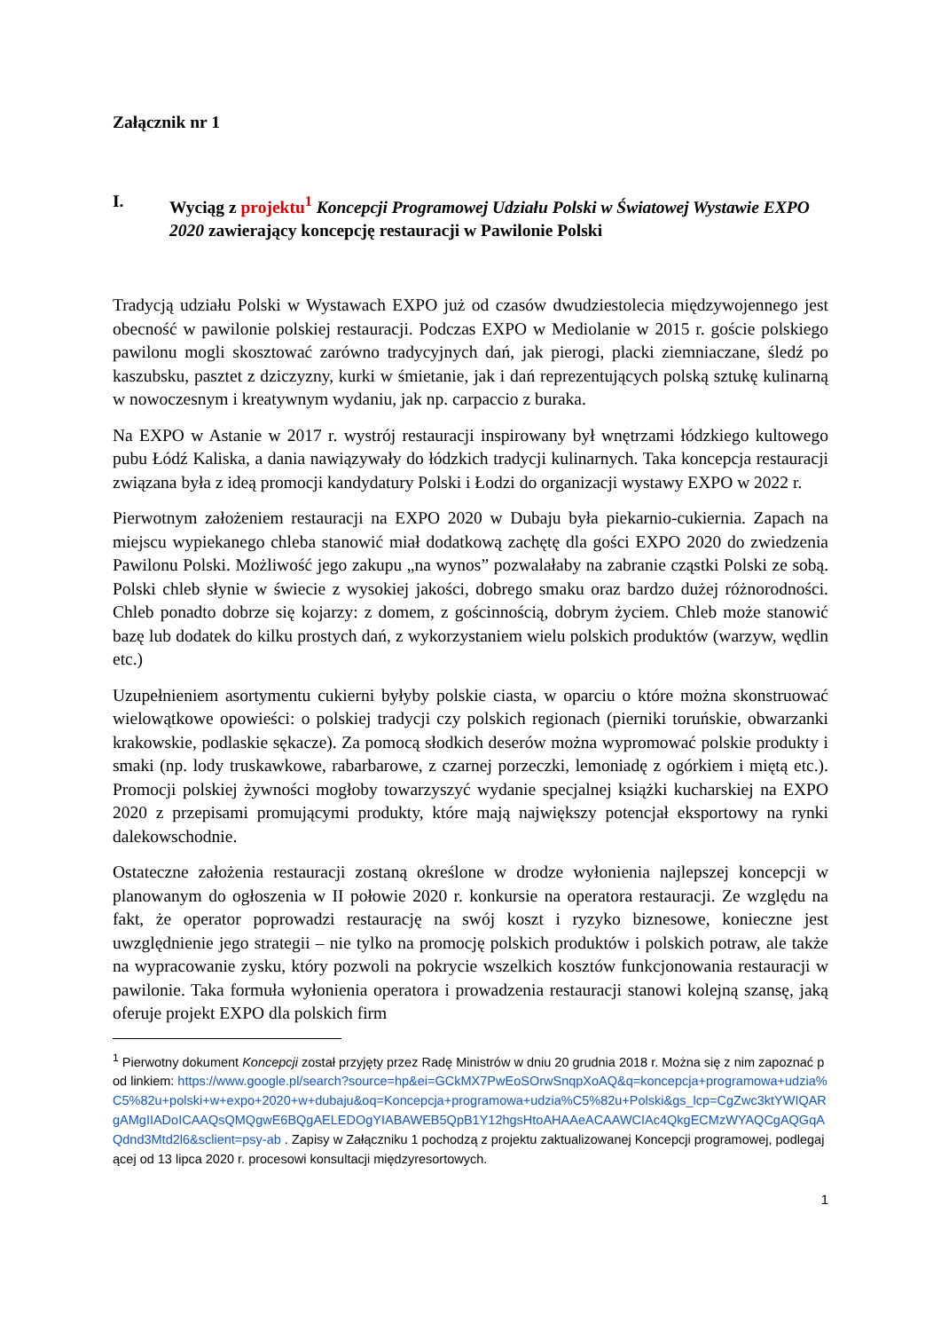Załącznik nr 1
I. Wyciąg z projektu<sup>1</sup> Koncepcji Programowej Udziału Polski w Światowej Wystawie EXPO 2020 zawierający koncepcję restauracji w Pawilonie Polski
Tradycją udziału Polski w Wystawach EXPO już od czasów dwudziestolecia międzywojennego jest obecność w pawilonie polskiej restauracji. Podczas EXPO w Mediolanie w 2015 r. goście polskiego pawilonu mogli skosztować zarówno tradycyjnych dań, jak pierogi, placki ziemniaczane, śledź po kaszubsku, pasztet z dziczyzny, kurki w śmietanie, jak i dań reprezentujących polską sztukę kulinarną w nowoczesnym i kreatywnym wydaniu, jak np. carpaccio z buraka.
Na EXPO w Astanie w 2017 r. wystrój restauracji inspirowany był wnętrzami łódzkiego kultowego pubu Łódź Kaliska, a dania nawiązywały do łódzkich tradycji kulinarnych. Taka koncepcja restauracji związana była z ideą promocji kandydatury Polski i Łodzi do organizacji wystawy EXPO w 2022 r.
Pierwotnym założeniem restauracji na EXPO 2020 w Dubaju była piekarnio-cukiernia. Zapach na miejscu wypiekanego chleba stanowić miał dodatkową zachętę dla gości EXPO 2020 do zwiedzenia Pawilonu Polski. Możliwość jego zakupu „na wynos” pozwalałaby na zabranie cząstki Polski ze sobą. Polski chleb słynie w świecie z wysokiej jakości, dobrego smaku oraz bardzo dużej różnorodności. Chleb ponadto dobrze się kojarzy: z domem, z gościnnością, dobrym życiem. Chleb może stanowić bazę lub dodatek do kilku prostych dań, z wykorzystaniem wielu polskich produktów (warzyw, wędlin etc.)
Uzupełnieniem asortymentu cukierni byłyby polskie ciasta, w oparciu o które można skonstruować wielowątkowe opowieści: o polskiej tradycji czy polskich regionach (pierniki toruńskie, obwarzanki krakowskie, podlaskie sękacze). Za pomocą słodkich deserów można wypromować polskie produkty i smaki (np. lody truskawkowe, rabarbarowe, z czarnej porzeczki, lemoniadę z ogórkiem i miętą etc.). Promocji polskiej żywności mogłoby towarzyszyć wydanie specjalnej książki kucharskiej na EXPO 2020 z przepisami promującymi produkty, które mają największy potencjał eksportowy na rynki dalekowschodnie.
Ostateczne założenia restauracji zostaną określone w drodze wyłonienia najlepszej koncepcji w planowanym do ogłoszenia w II połowie 2020 r. konkursie na operatora restauracji. Ze względu na fakt, że operator poprowadzi restaurację na swój koszt i ryzyko biznesowe, konieczne jest uwzględnienie jego strategii – nie tylko na promocję polskich produktów i polskich potraw, ale także na wypracowanie zysku, który pozwoli na pokrycie wszelkich kosztów funkcjonowania restauracji w pawilonie. Taka formuła wyłonienia operatora i prowadzenia restauracji stanowi kolejną szansę, jaką oferuje projekt EXPO dla polskich firm
<sup>1</sup> Pierwotny dokument Koncepcji został przyjęty przez Radę Ministrów w dniu 20 grudnia 2018 r. Można się z nim zapoznać pod linkiem: https://www.google.pl/search?source=hp&ei=GCkMX7PwEoSOrwSnqpXoAQ&q=koncepcja+programowa+udzia%C5%82u+polski+w+expo+2020+w+dubaju&oq=Koncepcja+programowa+udzia%C5%82u+Polski&gs_lcp=CgZwc3ktYWIQARgAMgIIADoICAAQsQMQgwE6BQgAELEDOgYIABAWEB5QpB1Y12hgsHtoAHAAeACAAWCIAc4QkgECMzWYAQCgAQGqAQdnd3Mtd2l6&sclient=psy-ab . Zapisy w Załączniku 1 pochodzą z projektu zaktualizowanej Koncepcji programowej, podlegającej od 13 lipca 2020 r. procesowi konsultacji międzyresortowych.
1